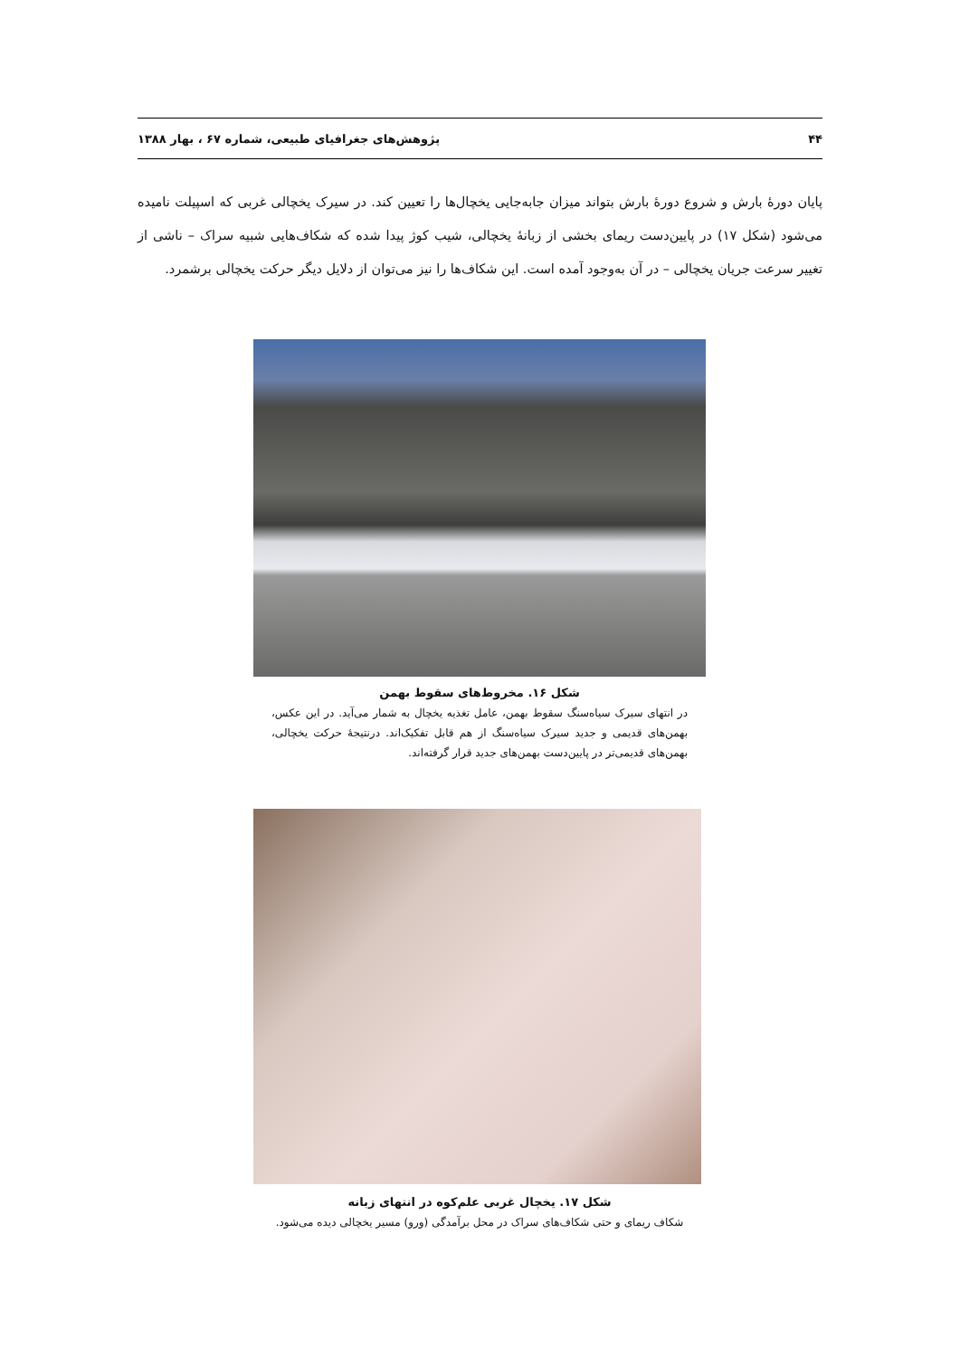۴۴ پژوهش‌های جغرافیای طبیعی، شماره ۶۷ ، بهار ۱۳۸۸
پایان دورهٔ بارش و شروع دورهٔ بارش بتواند میزان جابه‌جایی یخچال‌ها را تعیین کند. در سیرک یخچالی غربی که اسپیلت نامیده می‌شود (شکل ۱۷) در پایین‌دست ریمای بخشی از زبانهٔ یخچالی، شیب کوژ پیدا شده که شکاف‌هایی شبیه سراک – ناشی از تغییر سرعت جریان یخچالی – در آن به‌وجود آمده است. این شکاف‌ها را نیز می‌توان از دلایل دیگر حرکت یخچالی برشمرد.
شکل ۱۶. مخروط‌های سقوط بهمن
در انتهای سیرک سیاه‌سنگ سقوط بهمن، عامل تغذیه یخچال به شمار می‌آید. در این عکس، بهمن‌های قدیمی و جدید سیرک سیاه‌سنگ از هم قابل تفکیک‌اند. درنتیجهٔ حرکت یخچالی، بهمن‌های قدیمی‌تر در پایین‌دست بهمن‌های جدید قرار گرفته‌اند.
شکل ۱۷. یخچال غربی علم‌کوه در انتهای زبانه
شکاف ریمای و حتی شکاف‌های سراک در محل برآمدگی (ورو) مسیر یخچالی دیده می‌شود.